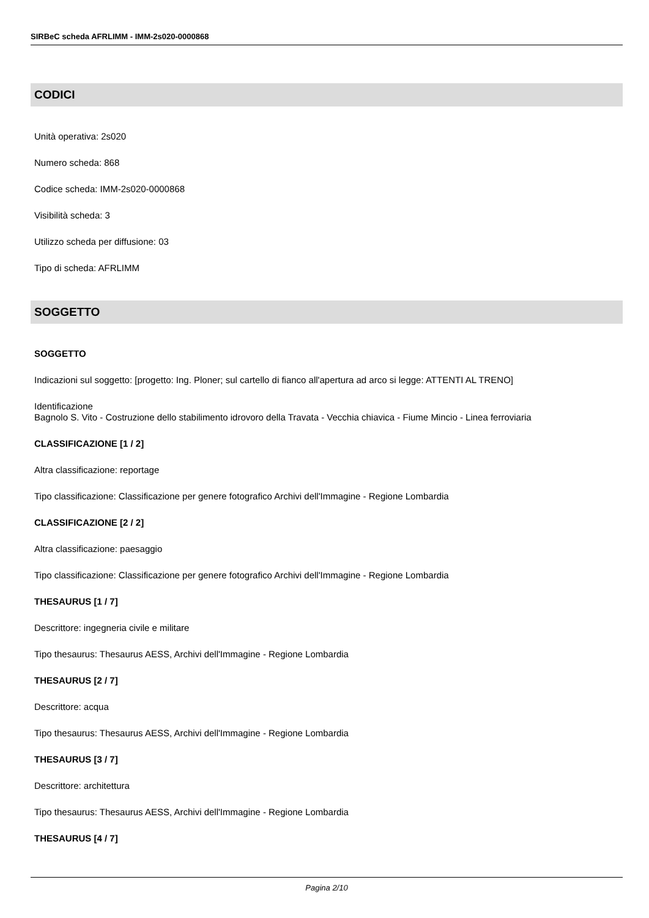SIRBeC scheda AFRLIMM - IMM-2s020-0000868
CODICI
Unità operativa: 2s020
Numero scheda: 868
Codice scheda: IMM-2s020-0000868
Visibilità scheda: 3
Utilizzo scheda per diffusione: 03
Tipo di scheda: AFRLIMM
SOGGETTO
SOGGETTO
Indicazioni sul soggetto: [progetto: Ing. Ploner; sul cartello di fianco all'apertura ad arco si legge: ATTENTI AL TRENO]
Identificazione
Bagnolo S. Vito - Costruzione dello stabilimento idrovoro della Travata - Vecchia chiavica - Fiume Mincio - Linea ferroviaria
CLASSIFICAZIONE [1 / 2]
Altra classificazione: reportage
Tipo classificazione: Classificazione per genere fotografico Archivi dell'Immagine - Regione Lombardia
CLASSIFICAZIONE [2 / 2]
Altra classificazione: paesaggio
Tipo classificazione: Classificazione per genere fotografico Archivi dell'Immagine - Regione Lombardia
THESAURUS [1 / 7]
Descrittore: ingegneria civile e militare
Tipo thesaurus: Thesaurus AESS, Archivi dell'Immagine - Regione Lombardia
THESAURUS [2 / 7]
Descrittore: acqua
Tipo thesaurus: Thesaurus AESS, Archivi dell'Immagine - Regione Lombardia
THESAURUS [3 / 7]
Descrittore: architettura
Tipo thesaurus: Thesaurus AESS, Archivi dell'Immagine - Regione Lombardia
THESAURUS [4 / 7]
Pagina 2/10